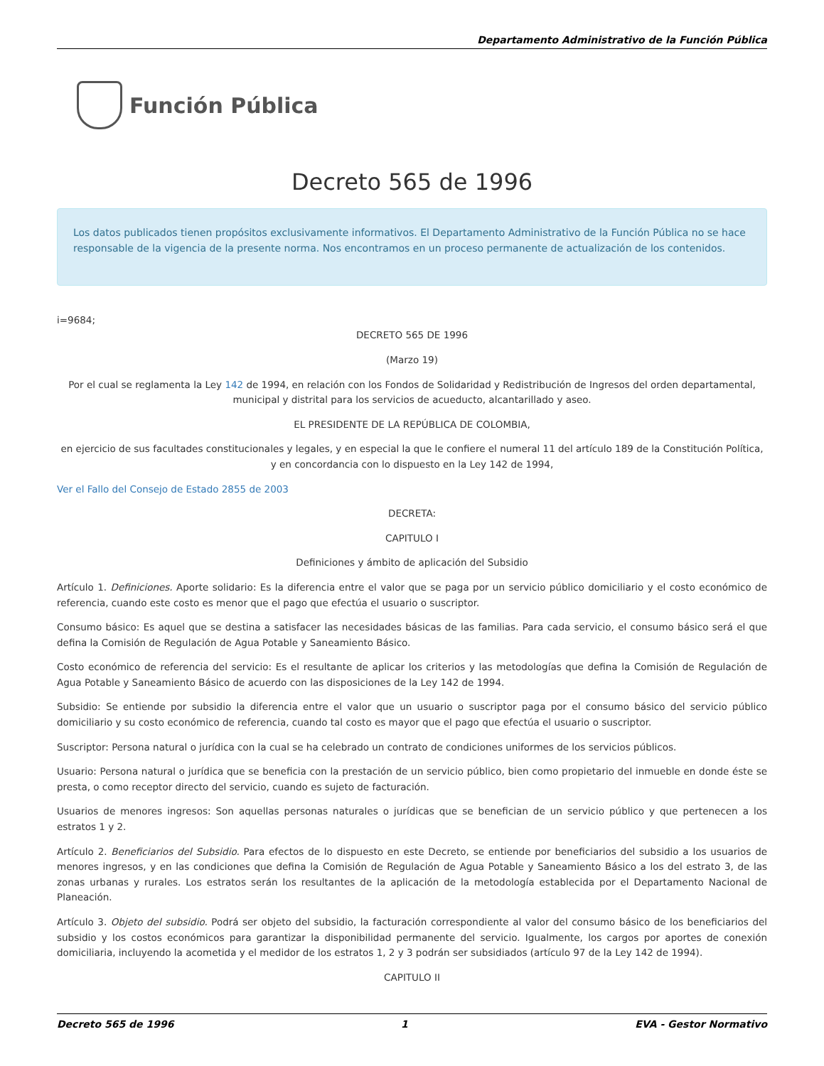Departamento Administrativo de la Función Pública
Función Pública
Decreto 565 de 1996
Los datos publicados tienen propósitos exclusivamente informativos. El Departamento Administrativo de la Función Pública no se hace responsable de la vigencia de la presente norma. Nos encontramos en un proceso permanente de actualización de los contenidos.
i=9684;
DECRETO 565 DE 1996
(Marzo 19)
Por el cual se reglamenta la Ley 142 de 1994, en relación con los Fondos de Solidaridad y Redistribución de Ingresos del orden departamental, municipal y distrital para los servicios de acueducto, alcantarillado y aseo.
EL PRESIDENTE DE LA REPÚBLICA DE COLOMBIA,
en ejercicio de sus facultades constitucionales y legales, y en especial la que le confiere el numeral 11 del artículo 189 de la Constitución Política, y en concordancia con lo dispuesto en la Ley 142 de 1994,
Ver el Fallo del Consejo de Estado 2855 de 2003
DECRETA:
CAPITULO I
Definiciones y ámbito de aplicación del Subsidio
Artículo 1. Definiciones. Aporte solidario: Es la diferencia entre el valor que se paga por un servicio público domiciliario y el costo económico de referencia, cuando este costo es menor que el pago que efectúa el usuario o suscriptor.
Consumo básico: Es aquel que se destina a satisfacer las necesidades básicas de las familias. Para cada servicio, el consumo básico será el que defina la Comisión de Regulación de Agua Potable y Saneamiento Básico.
Costo económico de referencia del servicio: Es el resultante de aplicar los criterios y las metodologías que defina la Comisión de Regulación de Agua Potable y Saneamiento Básico de acuerdo con las disposiciones de la Ley 142 de 1994.
Subsidio: Se entiende por subsidio la diferencia entre el valor que un usuario o suscriptor paga por el consumo básico del servicio público domiciliario y su costo económico de referencia, cuando tal costo es mayor que el pago que efectúa el usuario o suscriptor.
Suscriptor: Persona natural o jurídica con la cual se ha celebrado un contrato de condiciones uniformes de los servicios públicos.
Usuario: Persona natural o jurídica que se beneficia con la prestación de un servicio público, bien como propietario del inmueble en donde éste se presta, o como receptor directo del servicio, cuando es sujeto de facturación.
Usuarios de menores ingresos: Son aquellas personas naturales o jurídicas que se benefician de un servicio público y que pertenecen a los estratos 1 y 2.
Artículo 2. Beneficiarios del Subsidio. Para efectos de lo dispuesto en este Decreto, se entiende por beneficiarios del subsidio a los usuarios de menores ingresos, y en las condiciones que defina la Comisión de Regulación de Agua Potable y Saneamiento Básico a los del estrato 3, de las zonas urbanas y rurales. Los estratos serán los resultantes de la aplicación de la metodología establecida por el Departamento Nacional de Planeación.
Artículo 3. Objeto del subsidio. Podrá ser objeto del subsidio, la facturación correspondiente al valor del consumo básico de los beneficiarios del subsidio y los costos económicos para garantizar la disponibilidad permanente del servicio. Igualmente, los cargos por aportes de conexión domiciliaria, incluyendo la acometida y el medidor de los estratos 1, 2 y 3 podrán ser subsidiados (artículo 97 de la Ley 142 de 1994).
CAPITULO II
Decreto 565 de 1996 1 EVA - Gestor Normativo